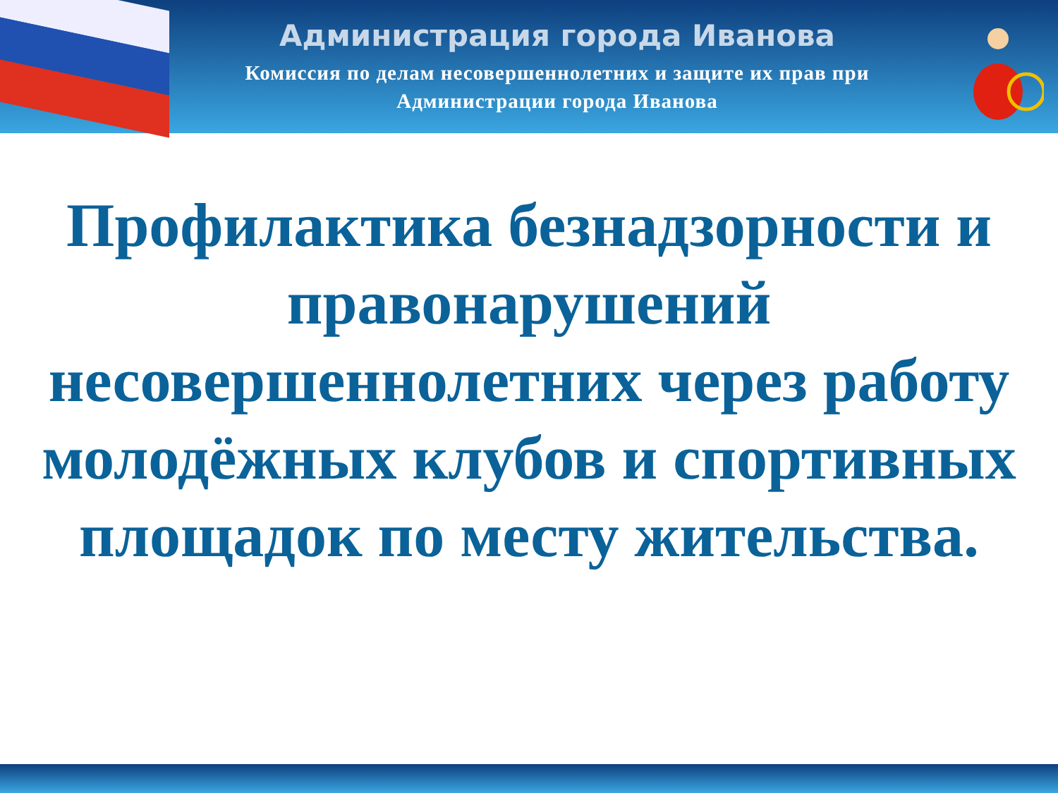Администрация города Иванова
Комиссия по делам несовершеннолетних и защите их прав при
Администрации города Иванова
Профилактика безнадзорности и правонарушений несовершеннолетних через работу молодёжных клубов и спортивных площадок по месту жительства.